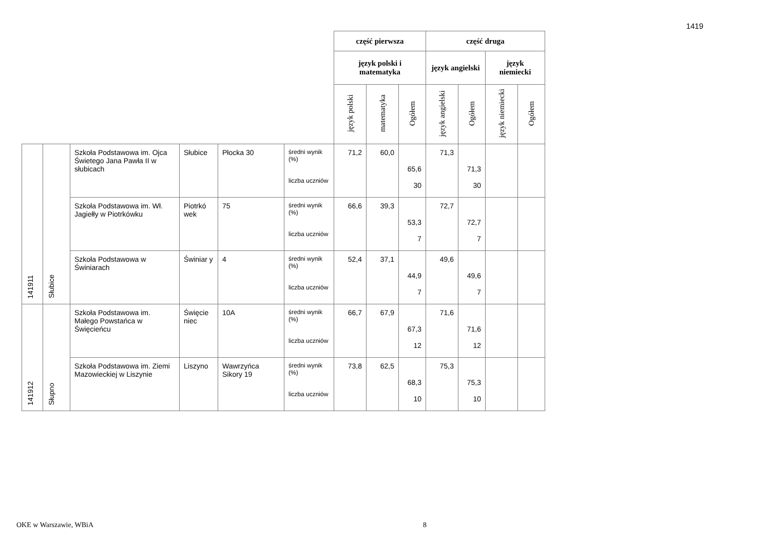1419
| | | | | | | część pierwsza | | | część druga | | | |
| | | | | | | język polski i matematyka | | | język angielski | | język niemiecki | |
| | | | | | | język polski | matematyka | Ogółem | język angielski | Ogółem | język niemiecki | Ogółem |
| 141911 | Słubice | Szkoła Podstawowa im. Ojca Świetego Jana Pawła II w słubicach | Słubice | Płocka 30 | średni wynik (%) liczba uczniów | 71,2 | 60,0 | 65,6 30 | 71,3 | 71,3 30 | | |
| | | Szkoła Podstawowa im. Wł. Jagiełły w Piotrkówku | Piotrkó wek | 75 | średni wynik (%) liczba uczniów | 66,6 | 39,3 | 53,3 7 | 72,7 | 72,7 7 | | |
| | | Szkoła Podstawowa w Świniarach | Świniar y | 4 | średni wynik (%) liczba uczniów | 52,4 | 37,1 | 44,9 7 | 49,6 | 49,6 7 | | |
| 141912 | Słupno | Szkoła Podstawowa im. Małego Powstańca w Święcieńcu | Święcie niec | 10A | średni wynik (%) liczba uczniów | 66,7 | 67,9 | 67,3 12 | 71,6 | 71,6 12 | | |
| | | Szkoła Podstawowa im. Ziemi Mazowieckiej w Liszynie | Liszyno | Wawrzyńca Sikory 19 | średni wynik (%) liczba uczniów | 73,8 | 62,5 | 68,3 10 | 75,3 | 75,3 10 | | |
OKE w Warszawie, WBiA 8